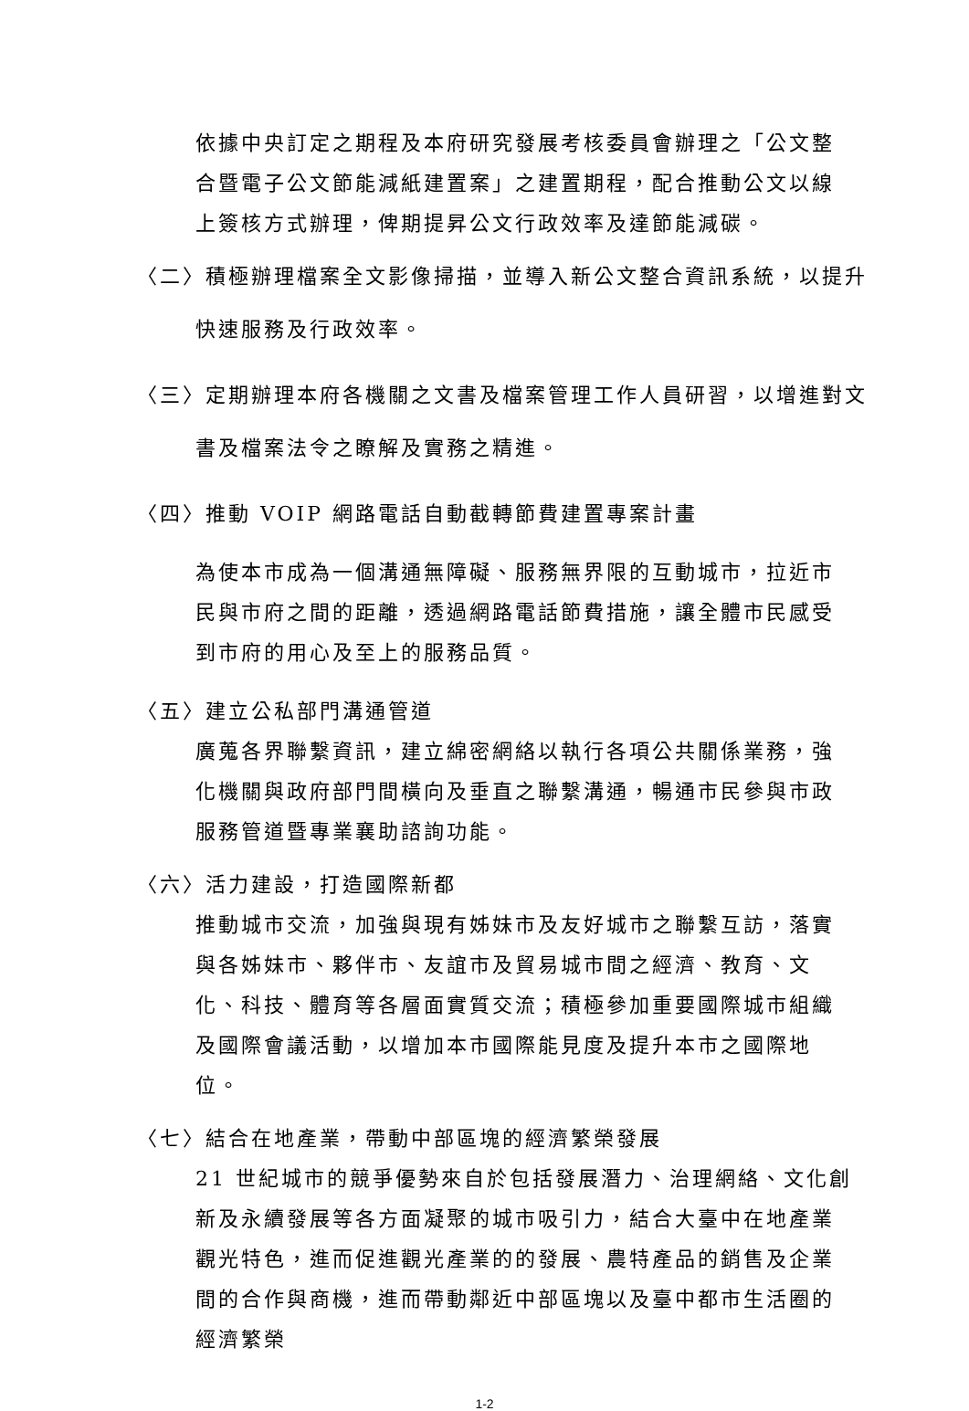依據中央訂定之期程及本府研究發展考核委員會辦理之「公文整合暨電子公文節能減紙建置案」之建置期程，配合推動公文以線上簽核方式辦理，俾期提昇公文行政效率及達節能減碳。
〈二〉積極辦理檔案全文影像掃描，並導入新公文整合資訊系統，以提升
快速服務及行政效率。
〈三〉定期辦理本府各機關之文書及檔案管理工作人員研習，以增進對文
書及檔案法令之瞭解及實務之精進。
〈四〉推動 VOIP 網路電話自動截轉節費建置專案計畫
為使本市成為一個溝通無障礙、服務無界限的互動城市，拉近市民與市府之間的距離，透過網路電話節費措施，讓全體市民感受到市府的用心及至上的服務品質。
〈五〉建立公私部門溝通管道
廣蒐各界聯繫資訊，建立綿密網絡以執行各項公共關係業務，強化機關與政府部門間橫向及垂直之聯繫溝通，暢通市民參與市政服務管道暨專業襄助諮詢功能。
〈六〉活力建設，打造國際新都
推動城市交流，加強與現有姊妹市及友好城市之聯繫互訪，落實與各姊妹市、夥伴市、友誼市及貿易城市間之經濟、教育、文化、科技、體育等各層面實質交流；積極參加重要國際城市組織及國際會議活動，以增加本市國際能見度及提升本市之國際地位。
〈七〉結合在地產業，帶動中部區塊的經濟繁榮發展
21 世紀城市的競爭優勢來自於包括發展潛力、治理網絡、文化創新及永續發展等各方面凝聚的城市吸引力，結合大臺中在地產業觀光特色，進而促進觀光產業的的發展、農特產品的銷售及企業間的合作與商機，進而帶動鄰近中部區塊以及臺中都市生活圈的經濟繁榮
1-2